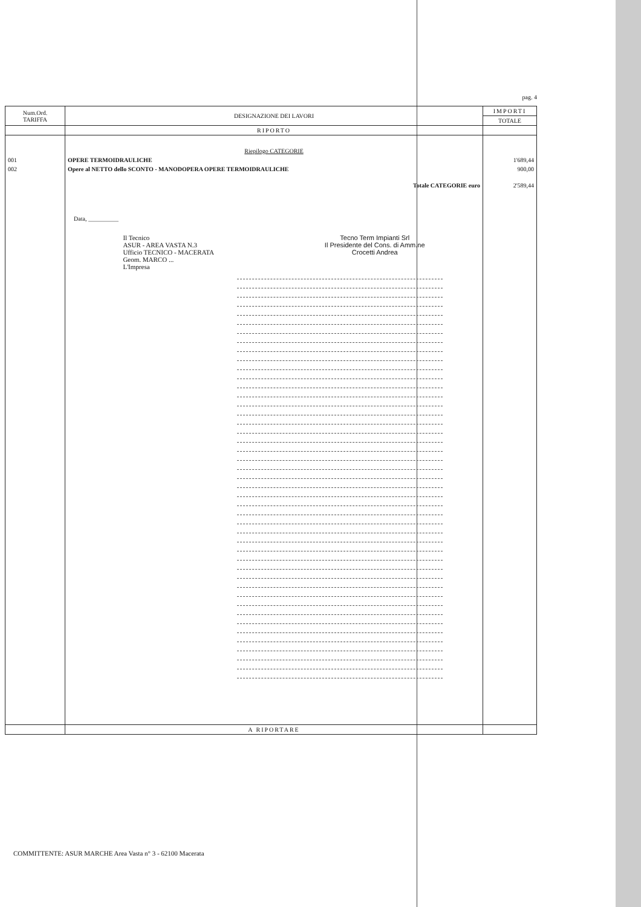pag. 4
| Num.Ord. TARIFFA | DESIGNAZIONE DEI LAVORI | IMPORTI |
| --- | --- | --- |
| | | TOTALE |
| | RIPORTO | |
| | Riepilogo CATEGORIE | |
| 001 | OPERE TERMOIDRAULICHE | 1'689,44 |
| 002 | Opere al NETTO dello SCONTO - MANODOPERA OPERE TERMOIDRAULICHE | 900,00 |
| | Totale CATEGORIE euro | 2'589,44 |
| | Data, __________ Il Tecnico ASUR - AREA VASTA N.3 Ufficio TECNICO - MACERATA Geom. MARCO ... L'Impresa Tecno Term Impianti Srl Il Presidente del Cons. di Amm.ne Crocetti Andrea | |
| | A RIPORTARE | |
COMMITTENTE: ASUR MARCHE Area Vasta n° 3 - 62100 Macerata